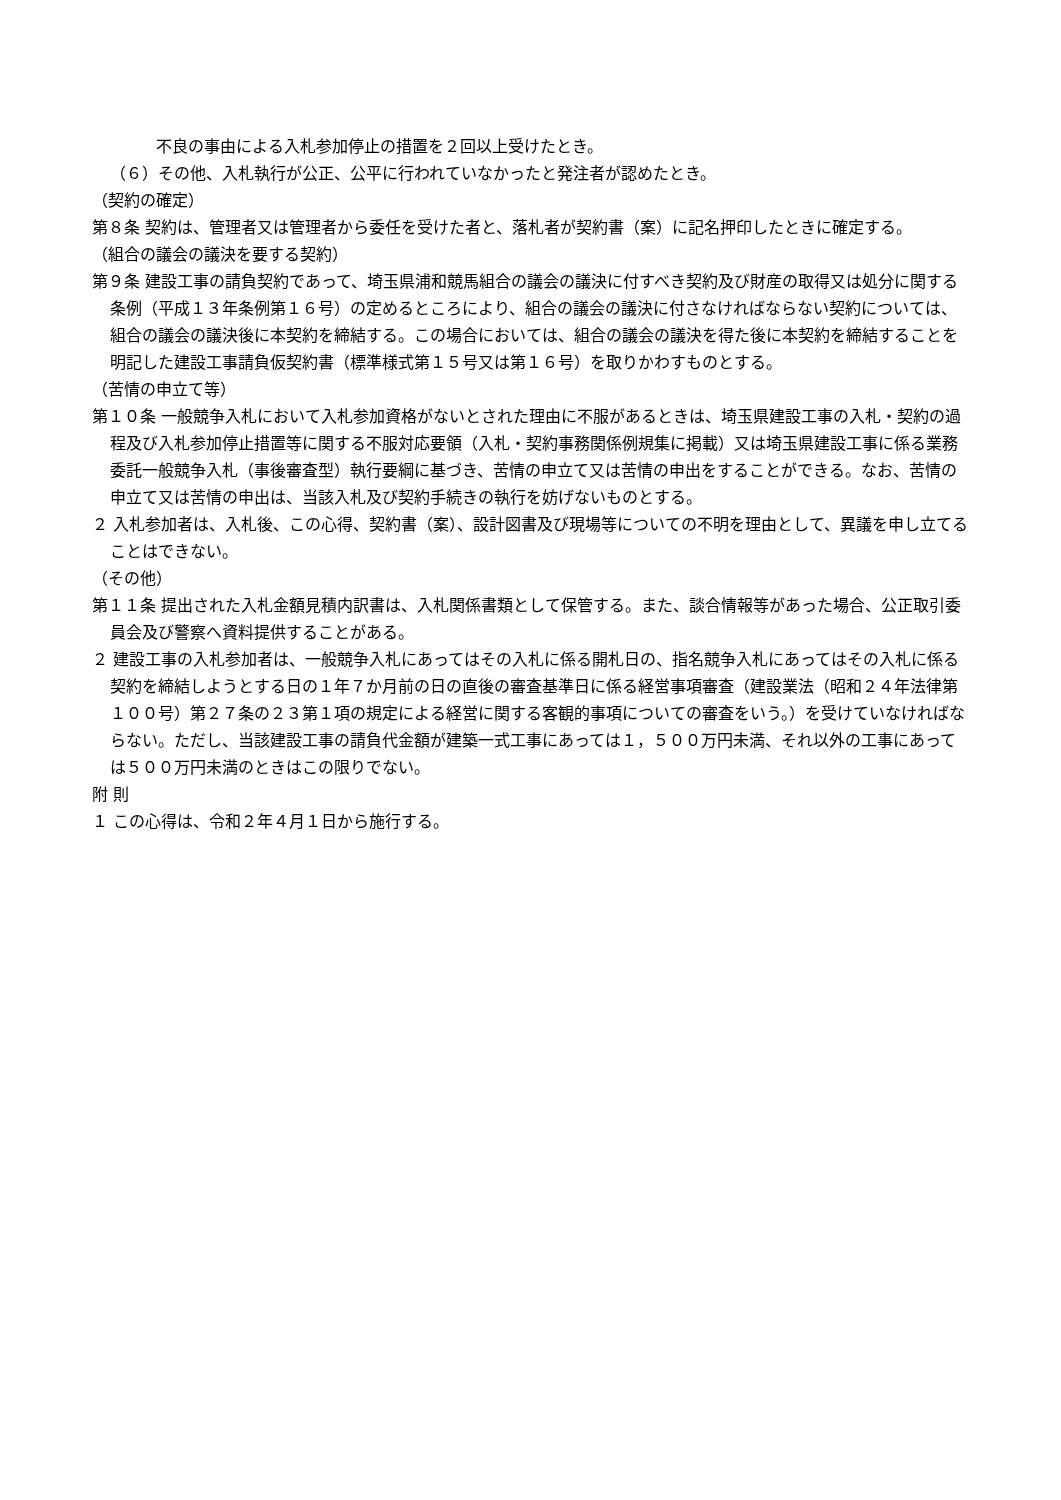不良の事由による入札参加停止の措置を２回以上受けたとき。
（６）その他、入札執行が公正、公平に行われていなかったと発注者が認めたとき。
（契約の確定）
第８条 契約は、管理者又は管理者から委任を受けた者と、落札者が契約書（案）に記名押印したときに確定する。
（組合の議会の議決を要する契約）
第９条 建設工事の請負契約であって、埼玉県浦和競馬組合の議会の議決に付すべき契約及び財産の取得又は処分に関する条例（平成１３年条例第１６号）の定めるところにより、組合の議会の議決に付さなければならない契約については、組合の議会の議決後に本契約を締結する。この場合においては、組合の議会の議決を得た後に本契約を締結することを明記した建設工事請負仮契約書（標準様式第１５号又は第１６号）を取りかわすものとする。
（苦情の申立て等）
第１０条 一般競争入札において入札参加資格がないとされた理由に不服があるときは、埼玉県建設工事の入札・契約の過程及び入札参加停止措置等に関する不服対応要領（入札・契約事務関係例規集に掲載）又は埼玉県建設工事に係る業務委託一般競争入札（事後審査型）執行要綱に基づき、苦情の申立て又は苦情の申出をすることができる。なお、苦情の申立て又は苦情の申出は、当該入札及び契約手続きの執行を妨げないものとする。
２ 入札参加者は、入札後、この心得、契約書（案）、設計図書及び現場等についての不明を理由として、異議を申し立てることはできない。
（その他）
第１１条 提出された入札金額見積内訳書は、入札関係書類として保管する。また、談合情報等があった場合、公正取引委員会及び警察へ資料提供することがある。
２ 建設工事の入札参加者は、一般競争入札にあってはその入札に係る開札日の、指名競争入札にあってはその入札に係る契約を締結しようとする日の１年７か月前の日の直後の審査基準日に係る経営事項審査（建設業法（昭和２４年法律第１００号）第２７条の２３第１項の規定による経営に関する客観的事項についての審査をいう。）を受けていなければならない。ただし、当該建設工事の請負代金額が建築一式工事にあっては１，５００万円未満、それ以外の工事にあっては５００万円未満のときはこの限りでない。
附 則
１ この心得は、令和２年４月１日から施行する。